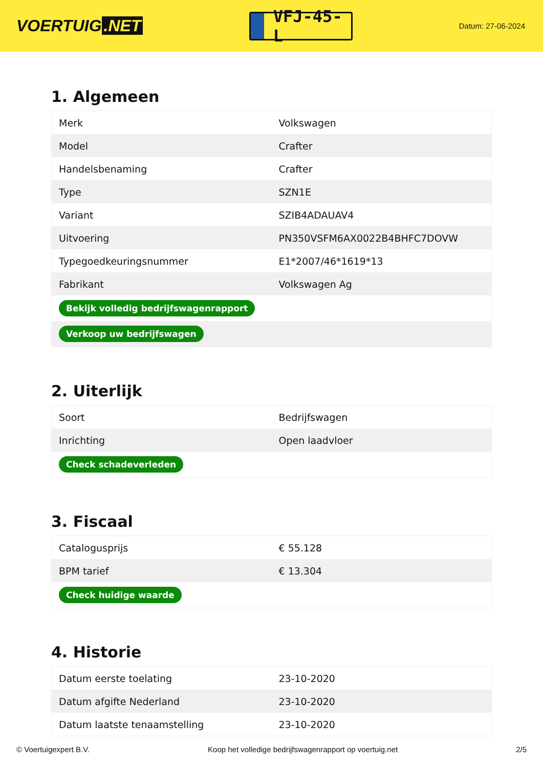VOERTUIG.NET
VFJ-45-L
Datum: 27-06-2024
1. Algemeen
| Merk | Volkswagen |
| Model | Crafter |
| Handelsbenaming | Crafter |
| Type | SZN1E |
| Variant | SZIB4ADAUAV4 |
| Uitvoering | PN350VSFM6AX0022B4BHFC7DOVW |
| Typegoedkeuringsnummer | E1*2007/46*1619*13 |
| Fabrikant | Volkswagen Ag |
| Bekijk volledig bedrijfswagenrapport | |
| Verkoop uw bedrijfswagen | |
2. Uiterlijk
| Soort | Bedrijfswagen |
| Inrichting | Open laadvloer |
| Check schadeverleden | |
3. Fiscaal
| Catalogusprijs | € 55.128 |
| BPM tarief | € 13.304 |
| Check huidige waarde | |
4. Historie
| Datum eerste toelating | 23-10-2020 |
| Datum afgifte Nederland | 23-10-2020 |
| Datum laatste tenaamstelling | 23-10-2020 |
© Voertuigexpert B.V. Koop het volledige bedrijfswagenrapport op voertuig.net 2/5